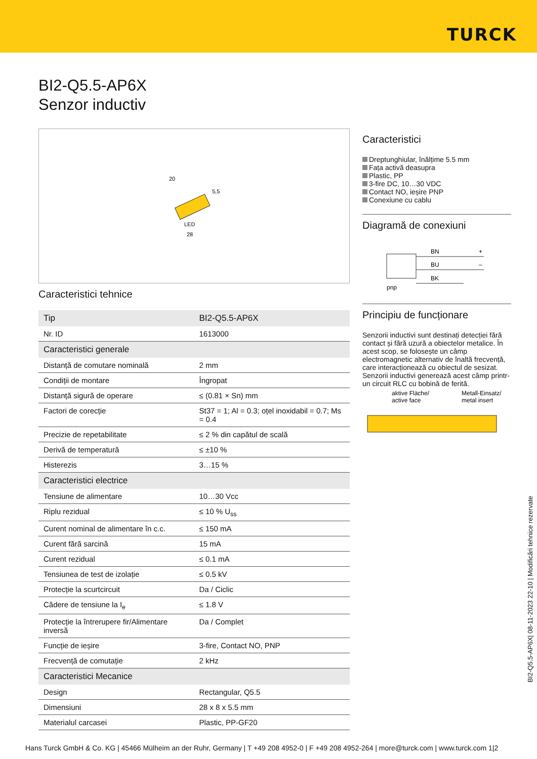TURCK
BI2-Q5.5-AP6X
Senzor inductiv
LED
20
5,5
28
Caracteristici tehnice
| Tip | BI2-Q5.5-AP6X |
| Nr. ID | 1613000 |
| Caracteristici generale | |
| Distanță de comutare nominală | 2 mm |
| Condiții de montare | Îngropat |
| Distanță sigură de operare | ≤ (0.81 × Sn) mm |
| Factori de corecție | St37 = 1; Al = 0.3; oțel inoxidabil = 0.7; Ms = 0.4 |
| Precizie de repetabilitate | ≤ 2 % din capătul de scală |
| Derivă de temperatură | ≤ ±10 % |
| Histerezis | 3…15 % |
| Caracteristici electrice | |
| Tensiune de alimentare | 10…30 Vcc |
| Riplu rezidual | ≤ 10 % U<sub>ss</sub> |
| Curent nominal de alimentare în c.c. | ≤ 150 mA |
| Curent fără sarcină | 15 mA |
| Curent rezidual | ≤ 0.1 mA |
| Tensiunea de test de izolație | ≤ 0.5 kV |
| Protecție la scurtcircuit | Da / Ciclic |
| Cădere de tensiune la I<sub>e</sub> | ≤ 1.8 V |
| Protecție la întrerupere fir/Alimentare inversă | Da / Complet |
| Funcție de ieșire | 3-fire, Contact NO, PNP |
| Frecvență de comutație | 2 kHz |
| Caracteristici Mecanice | |
| Design | Rectangular, Q5.5 |
| Dimensiuni | 28 x 8 x 5.5 mm |
| Materialul carcasei | Plastic, PP-GF20 |
Caracteristici
Dreptunghiular, înălțime 5.5 mm
Fața activă deasupra
Plastic, PP
3-fire DC, 10…30 VDC
Contact NO, ieșire PNP
Conexiune cu cablu
Diagramă de conexiuni
BN
+
BU
–
BK
pnp
Principiu de funcționare
Senzorii inductivi sunt destinați detecției fără contact și fără uzură a obiectelor metalice. În acest scop, se folosește un câmp electromagnetic alternativ de înaltă frecvență, care interacționează cu obiectul de sesizat. Senzorii inductivi generează acest câmp printr-un circuit RLC cu bobină de ferită.
aktive Fläche/
active face
Metall-Einsatz/
metal insert
BI2-Q5.5-AP6X| 08-11-2023 22-10 | Modificări tehnice rezervate
Hans Turck GmbH & Co. KG | 45466 Mülheim an der Ruhr, Germany | T +49 208 4952-0 | F +49 208 4952-264 | more@turck.com | www.turck.com 1|2